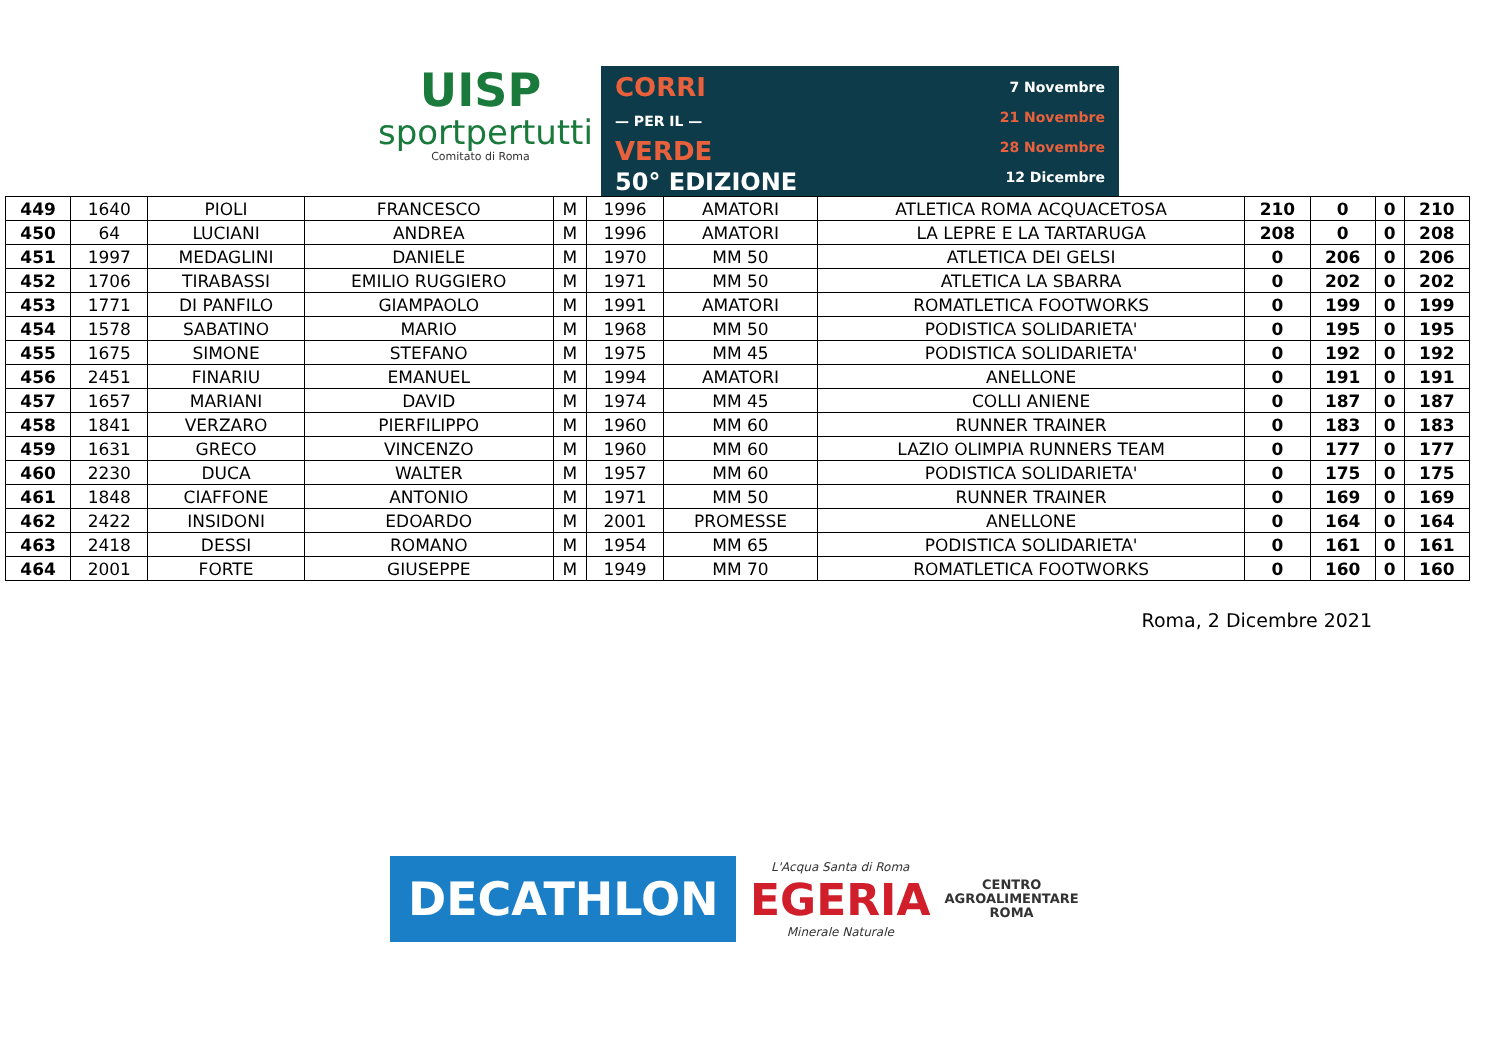UISP
sportpertutti
Comitato di Roma
CORRI
— PER IL —
VERDE
50° EDIZIONE
7 Novembre
21 Novembre
28 Novembre
12 Dicembre
| 449 | 1640 | PIOLI | FRANCESCO | M | 1996 | AMATORI | ATLETICA ROMA ACQUACETOSA | 210 | 0 | 0 | 210 |
| 450 | 64 | LUCIANI | ANDREA | M | 1996 | AMATORI | LA LEPRE E LA TARTARUGA | 208 | 0 | 0 | 208 |
| 451 | 1997 | MEDAGLINI | DANIELE | M | 1970 | MM 50 | ATLETICA DEI GELSI | 0 | 206 | 0 | 206 |
| 452 | 1706 | TIRABASSI | EMILIO RUGGIERO | M | 1971 | MM 50 | ATLETICA LA SBARRA | 0 | 202 | 0 | 202 |
| 453 | 1771 | DI PANFILO | GIAMPAOLO | M | 1991 | AMATORI | ROMATLETICA FOOTWORKS | 0 | 199 | 0 | 199 |
| 454 | 1578 | SABATINO | MARIO | M | 1968 | MM 50 | PODISTICA SOLIDARIETA' | 0 | 195 | 0 | 195 |
| 455 | 1675 | SIMONE | STEFANO | M | 1975 | MM 45 | PODISTICA SOLIDARIETA' | 0 | 192 | 0 | 192 |
| 456 | 2451 | FINARIU | EMANUEL | M | 1994 | AMATORI | ANELLONE | 0 | 191 | 0 | 191 |
| 457 | 1657 | MARIANI | DAVID | M | 1974 | MM 45 | COLLI ANIENE | 0 | 187 | 0 | 187 |
| 458 | 1841 | VERZARO | PIERFILIPPO | M | 1960 | MM 60 | RUNNER TRAINER | 0 | 183 | 0 | 183 |
| 459 | 1631 | GRECO | VINCENZO | M | 1960 | MM 60 | LAZIO OLIMPIA RUNNERS TEAM | 0 | 177 | 0 | 177 |
| 460 | 2230 | DUCA | WALTER | M | 1957 | MM 60 | PODISTICA SOLIDARIETA' | 0 | 175 | 0 | 175 |
| 461 | 1848 | CIAFFONE | ANTONIO | M | 1971 | MM 50 | RUNNER TRAINER | 0 | 169 | 0 | 169 |
| 462 | 2422 | INSIDONI | EDOARDO | M | 2001 | PROMESSE | ANELLONE | 0 | 164 | 0 | 164 |
| 463 | 2418 | DESSI | ROMANO | M | 1954 | MM 65 | PODISTICA SOLIDARIETA' | 0 | 161 | 0 | 161 |
| 464 | 2001 | FORTE | GIUSEPPE | M | 1949 | MM 70 | ROMATLETICA FOOTWORKS | 0 | 160 | 0 | 160 |
Roma, 2 Dicembre 2021
DECATHLON
L'Acqua Santa di Roma
EGERIA
Minerale Naturale
CENTRO
AGROALIMENTARE
ROMA